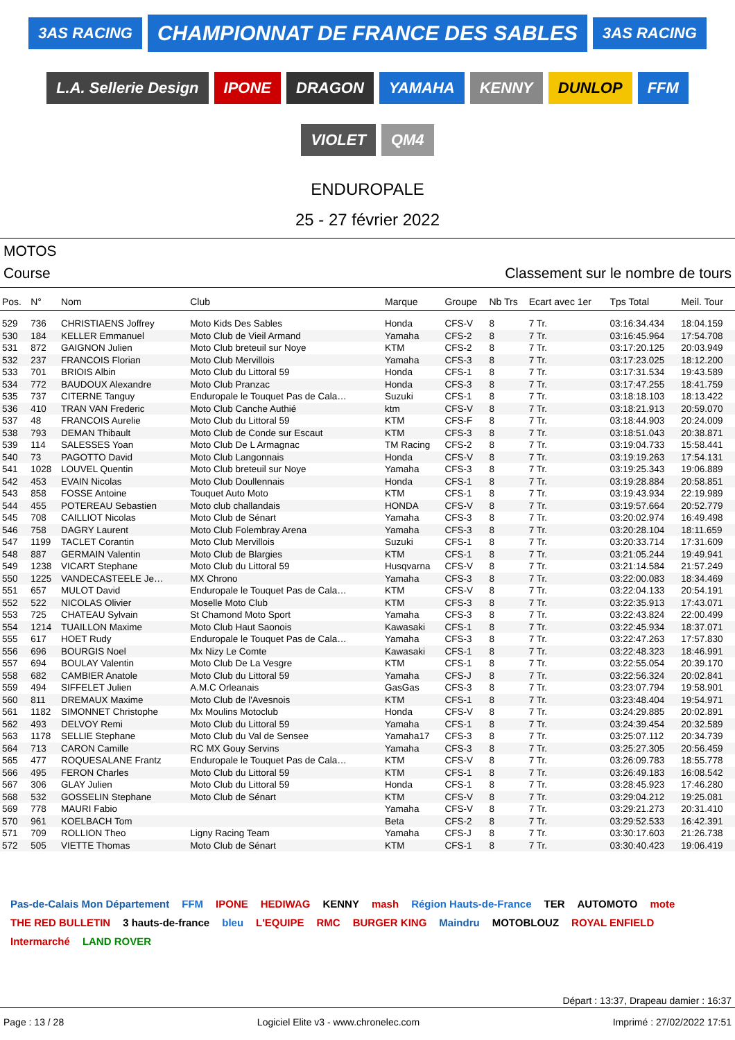3AS RACING
CHAMPIONNAT DE FRANCE DES SABLES
3AS RACING
L.A. Sellerie Design
IPONE
DRAGON
YAMAHA
KENNY
DUNLOP
FFM
VIOLET
QM4
ENDUROPALE
25 - 27 février 2022
MOTOS
Course Classement sur le nombre de tours
| Pos. | N° | Nom | Club | Marque | Groupe | Nb Trs | Ecart avec 1er | Tps Total | Meil. Tour |
| --- | --- | --- | --- | --- | --- | --- | --- | --- | --- |
| 529 | 736 | CHRISTIAENS Joffrey | Moto Kids Des Sables | Honda | CFS-V | 8 | 7 Tr. | 03:16:34.434 | 18:04.159 |
| 530 | 184 | KELLER Emmanuel | Moto Club de Vieil Armand | Yamaha | CFS-2 | 8 | 7 Tr. | 03:16:45.964 | 17:54.708 |
| 531 | 872 | GAIGNON Julien | Moto Club breteuil sur Noye | KTM | CFS-2 | 8 | 7 Tr. | 03:17:20.125 | 20:03.949 |
| 532 | 237 | FRANCOIS Florian | Moto Club Mervillois | Yamaha | CFS-3 | 8 | 7 Tr. | 03:17:23.025 | 18:12.200 |
| 533 | 701 | BRIOIS Albin | Moto Club du Littoral 59 | Honda | CFS-1 | 8 | 7 Tr. | 03:17:31.534 | 19:43.589 |
| 534 | 772 | BAUDOUX Alexandre | Moto Club Pranzac | Honda | CFS-3 | 8 | 7 Tr. | 03:17:47.255 | 18:41.759 |
| 535 | 737 | CITERNE Tanguy | Enduropale le Touquet Pas de Cala… | Suzuki | CFS-1 | 8 | 7 Tr. | 03:18:18.103 | 18:13.422 |
| 536 | 410 | TRAN VAN Frederic | Moto Club Canche Authié | ktm | CFS-V | 8 | 7 Tr. | 03:18:21.913 | 20:59.070 |
| 537 | 48 | FRANCOIS Aurelie | Moto Club du Littoral 59 | KTM | CFS-F | 8 | 7 Tr. | 03:18:44.903 | 20:24.009 |
| 538 | 793 | DEMAN Thibault | Moto Club de Conde sur Escaut | KTM | CFS-3 | 8 | 7 Tr. | 03:18:51.043 | 20:38.871 |
| 539 | 114 | SALESSES Yoan | Moto Club De L Armagnac | TM Racing | CFS-2 | 8 | 7 Tr. | 03:19:04.733 | 15:58.441 |
| 540 | 73 | PAGOTTO David | Moto Club Langonnais | Honda | CFS-V | 8 | 7 Tr. | 03:19:19.263 | 17:54.131 |
| 541 | 1028 | LOUVEL Quentin | Moto Club breteuil sur Noye | Yamaha | CFS-3 | 8 | 7 Tr. | 03:19:25.343 | 19:06.889 |
| 542 | 453 | EVAIN Nicolas | Moto Club Doullennais | Honda | CFS-1 | 8 | 7 Tr. | 03:19:28.884 | 20:58.851 |
| 543 | 858 | FOSSE Antoine | Touquet Auto Moto | KTM | CFS-1 | 8 | 7 Tr. | 03:19:43.934 | 22:19.989 |
| 544 | 455 | POTEREAU Sebastien | Moto club challandais | HONDA | CFS-V | 8 | 7 Tr. | 03:19:57.664 | 20:52.779 |
| 545 | 708 | CAILLIOT Nicolas | Moto Club de Sénart | Yamaha | CFS-3 | 8 | 7 Tr. | 03:20:02.974 | 16:49.498 |
| 546 | 758 | DAGRY Laurent | Moto Club Folembray Arena | Yamaha | CFS-3 | 8 | 7 Tr. | 03:20:28.104 | 18:11.659 |
| 547 | 1199 | TACLET Corantin | Moto Club Mervillois | Suzuki | CFS-1 | 8 | 7 Tr. | 03:20:33.714 | 17:31.609 |
| 548 | 887 | GERMAIN Valentin | Moto Club de Blargies | KTM | CFS-1 | 8 | 7 Tr. | 03:21:05.244 | 19:49.941 |
| 549 | 1238 | VICART Stephane | Moto Club du Littoral 59 | Husqvarna | CFS-V | 8 | 7 Tr. | 03:21:14.584 | 21:57.249 |
| 550 | 1225 | VANDECASTEELE Je… | MX Chrono | Yamaha | CFS-3 | 8 | 7 Tr. | 03:22:00.083 | 18:34.469 |
| 551 | 657 | MULOT David | Enduropale le Touquet Pas de Cala… | KTM | CFS-V | 8 | 7 Tr. | 03:22:04.133 | 20:54.191 |
| 552 | 522 | NICOLAS Olivier | Moselle Moto Club | KTM | CFS-3 | 8 | 7 Tr. | 03:22:35.913 | 17:43.071 |
| 553 | 725 | CHATEAU Sylvain | St Chamond Moto Sport | Yamaha | CFS-3 | 8 | 7 Tr. | 03:22:43.824 | 22:00.499 |
| 554 | 1214 | TUAILLON Maxime | Moto Club Haut Saonois | Kawasaki | CFS-1 | 8 | 7 Tr. | 03:22:45.934 | 18:37.071 |
| 555 | 617 | HOET Rudy | Enduropale le Touquet Pas de Cala… | Yamaha | CFS-3 | 8 | 7 Tr. | 03:22:47.263 | 17:57.830 |
| 556 | 696 | BOURGIS Noel | Mx Nizy Le Comte | Kawasaki | CFS-1 | 8 | 7 Tr. | 03:22:48.323 | 18:46.991 |
| 557 | 694 | BOULAY Valentin | Moto Club De La Vesgre | KTM | CFS-1 | 8 | 7 Tr. | 03:22:55.054 | 20:39.170 |
| 558 | 682 | CAMBIER Anatole | Moto Club du Littoral 59 | Yamaha | CFS-J | 8 | 7 Tr. | 03:22:56.324 | 20:02.841 |
| 559 | 494 | SIFFELET Julien | A.M.C Orleanais | GasGas | CFS-3 | 8 | 7 Tr. | 03:23:07.794 | 19:58.901 |
| 560 | 811 | DREMAUX Maxime | Moto Club de l'Avesnois | KTM | CFS-1 | 8 | 7 Tr. | 03:23:48.404 | 19:54.971 |
| 561 | 1182 | SIMONNET Christophe | Mx Moulins Motoclub | Honda | CFS-V | 8 | 7 Tr. | 03:24:29.885 | 20:02.891 |
| 562 | 493 | DELVOY Remi | Moto Club du Littoral 59 | Yamaha | CFS-1 | 8 | 7 Tr. | 03:24:39.454 | 20:32.589 |
| 563 | 1178 | SELLIE Stephane | Moto Club du Val de Sensee | Yamaha17 | CFS-3 | 8 | 7 Tr. | 03:25:07.112 | 20:34.739 |
| 564 | 713 | CARON Camille | RC MX Gouy Servins | Yamaha | CFS-3 | 8 | 7 Tr. | 03:25:27.305 | 20:56.459 |
| 565 | 477 | ROQUESALANE Frantz | Enduropale le Touquet Pas de Cala… | KTM | CFS-V | 8 | 7 Tr. | 03:26:09.783 | 18:55.778 |
| 566 | 495 | FERON Charles | Moto Club du Littoral 59 | KTM | CFS-1 | 8 | 7 Tr. | 03:26:49.183 | 16:08.542 |
| 567 | 306 | GLAY Julien | Moto Club du Littoral 59 | Honda | CFS-1 | 8 | 7 Tr. | 03:28:45.923 | 17:46.280 |
| 568 | 532 | GOSSELIN Stephane | Moto Club de Sénart | KTM | CFS-V | 8 | 7 Tr. | 03:29:04.212 | 19:25.081 |
| 569 | 778 | MAURI Fabio | | Yamaha | CFS-V | 8 | 7 Tr. | 03:29:21.273 | 20:31.410 |
| 570 | 961 | KOELBACH Tom | | Beta | CFS-2 | 8 | 7 Tr. | 03:29:52.533 | 16:42.391 |
| 571 | 709 | ROLLION Theo | Ligny Racing Team | Yamaha | CFS-J | 8 | 7 Tr. | 03:30:17.603 | 21:26.738 |
| 572 | 505 | VIETTE Thomas | Moto Club de Sénart | KTM | CFS-1 | 8 | 7 Tr. | 03:30:40.423 | 19:06.419 |
Pas-de-Calais Mon Département FFM IPONE HEDIWAG KENNY mash Région Hauts-de-France TER AUTOMOTO mote THE RED BULLETIN 3 hauts-de-france bleu L'EQUIPE RMC BURGER KING Maindru MOTOBLOUZ ROYAL ENFIELD Intermarché LAND ROVER
Départ : 13:37, Drapeau damier : 16:37
Page : 13 / 28 Logiciel Elite v3 - www.chronelec.com Imprimé : 27/02/2022 17:51